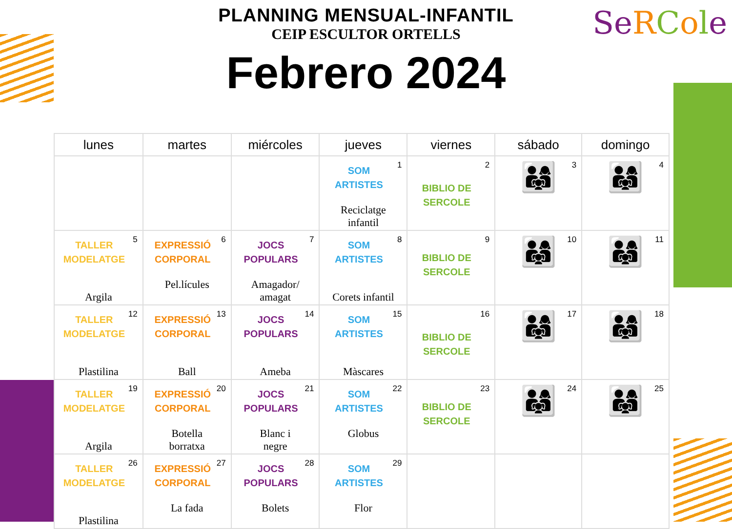PLANNING MENSUAL-INFANTIL
CEIP ESCULTOR ORTELLS
Se RCole
Febrero 2024
| lunes | martes | miércoles | jueves | viernes | sábado | domingo |
| --- | --- | --- | --- | --- | --- | --- |
| | | | 1 SOM ARTISTES Reciclatge infantil | 2 BIBLIO DE SERCOLE | 3 👨‍👩‍👧 | 4 👨‍👩‍👧 |
| 5 TALLER MODELATGE Argila | 6 EXPRESSIÓ CORPORAL Pel.lícules | 7 JOCS POPULARS Amagador/ amagat | 8 SOM ARTISTES Corets infantil | 9 BIBLIO DE SERCOLE | 10 👨‍👩‍👧 | 11 👨‍👩‍👧 |
| 12 TALLER MODELATGE Plastilina | 13 EXPRESSIÓ CORPORAL Ball | 14 JOCS POPULARS Ameba | 15 SOM ARTISTES Màscares | 16 BIBLIO DE SERCOLE | 17 👨‍👩‍👧 | 18 👨‍👩‍👧 |
| 19 TALLER MODELATGE Argila | 20 EXPRESSIÓ CORPORAL Botella borratxa | 21 JOCS POPULARS Blanc i negre | 22 SOM ARTISTES Globus | 23 BIBLIO DE SERCOLE | 24 👨‍👩‍👧 | 25 👨‍👩‍👧 |
| 26 TALLER MODELATGE Plastilina | 27 EXPRESSIÓ CORPORAL La fada | 28 JOCS POPULARS Bolets | 29 SOM ARTISTES Flor | | | |